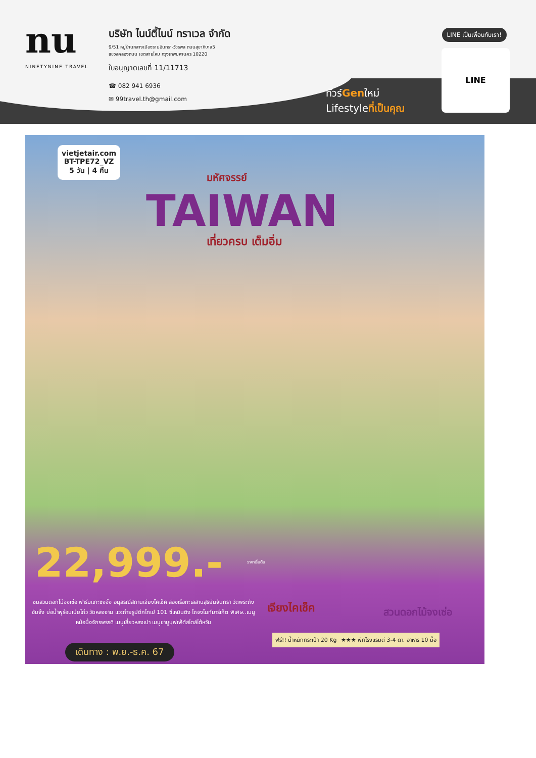nu
NINETYNINE TRAVEL
บริษัท ไนน์ตี้ไนน์ ทราเวล จำกัด
9/51 หมู่บ้านกลางเมืองรามอินทรา-วัชรพล ถนนสุขาภิบาล5
แขวงคลองถนน เขตสายไหม กรุงเทพมหานคร 10220
ใบอนุญาตเลขที่ 11/11713
☎ 082 941 6936
✉ 99travel.th@gmail.com
LINE เป็นเพื่อนกับเรา!
ทัวร์Genใหม่
Lifestyleที่เป็นคุณ
LINE
vietjetair.com
BT-TPE72_VZ
5 วัน | 4 คืน
มหัศจรรย์
TAIWAN
เที่ยวครบ เต็มอิ่ม
22,999.- ราคาเริ่มต้น
ชมสวนดอกไม้จงเซ่อ ฟาร์มแกะชิงจิ้ง อนุสรณ์สถานเจียงไคเช็ค ล่องเรือทะเลสาบสุริยันจันทรา วัดพระถังซัมจั๋ง บ่อน้ำพุร้อนเป่ยโถ่ว วัดหลงซาน แวะถ่ายรูปตึกไทเป 101 ซีเหมินติง ไถจงไนท์มาร์เก็ต พิเศษ..เมนูหม้อนึ่งจักรพรรดิ เมนูเสี่ยวหลงเปา เมนูชาบูบุฟเฟ่ต์สไตล์ไต้หวัน
เดินทาง : พ.ย.-ธ.ค. 67
เจียงไคเช็ค สวนดอกไม้จงเซ่อ
ฟรี!! น้ำหนักกระเป๋า 20 Kg ★★★ พักโรงแรมดี 3-4 ดาว อาหาร 10 มื้อ